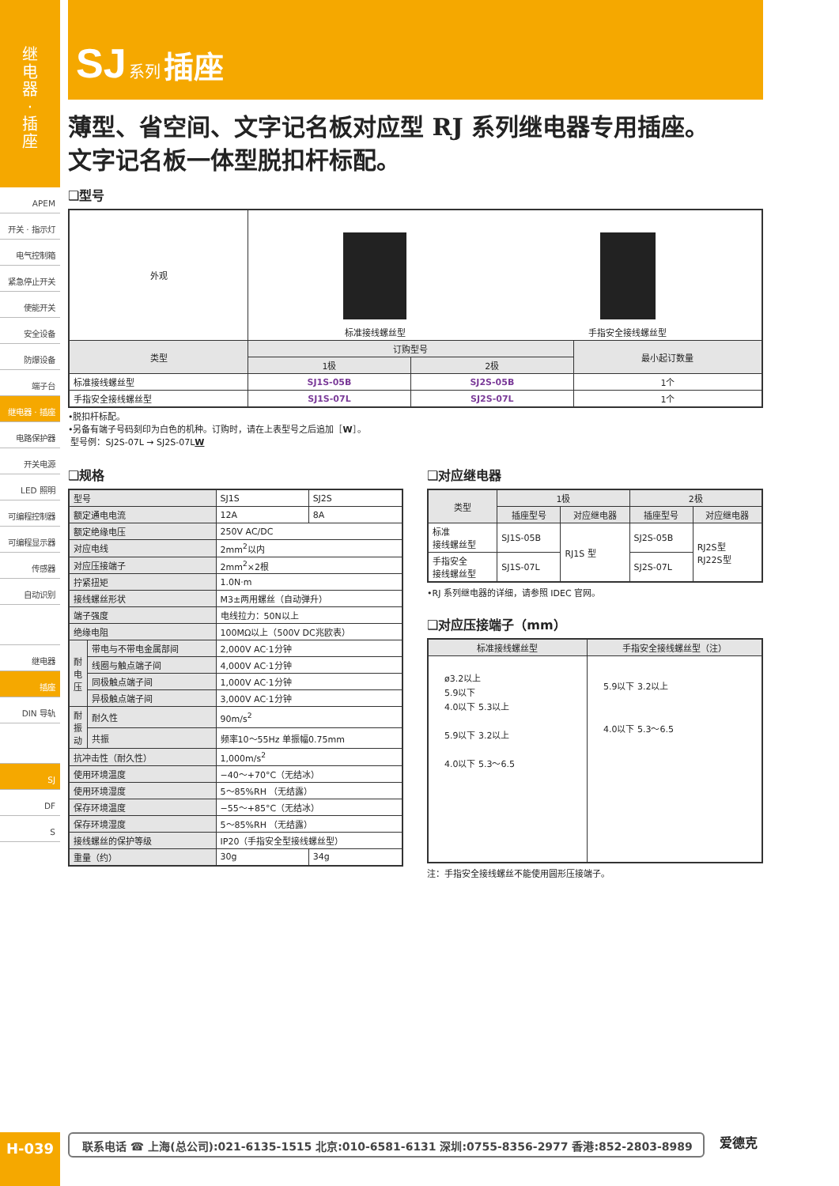继
电
器
·
插
座
APEM
开关 · 指示灯
电气控制箱
紧急停止开关
使能开关
安全设备
防爆设备
端子台
继电器 · 插座
电路保护器
开关电源
LED 照明
可编程控制器
可编程显示器
传感器
自动识别
继电器
插座
DIN 导轨
SJ
DF
S
SJ 系列 插座
薄型、省空间、文字记名板对应型 RJ 系列继电器专用插座。
文字记名板一体型脱扣杆标配。
❑型号
| 外观 | 标准接线螺丝型 手指安全接线螺丝型 | | |
| 类型 | 订购型号 | | 最小起订数量 |
| | 1极 | 2极 | |
| 标准接线螺丝型 | SJ1S-05B | SJ2S-05B | 1个 |
| 手指安全接线螺丝型 | SJ1S-07L | SJ2S-07L | 1个 |
•脱扣杆标配。
•另备有端子号码刻印为白色的机种。订购时，请在上表型号之后追加［W］。
型号例：SJ2S-07L → SJ2S-07LW
❑规格
| 型号 | | SJ1S | SJ2S |
| 额定通电电流 | | 12A | 8A |
| 额定绝缘电压 | | 250V AC/DC | |
| 对应电线 | | 2mm<sup>2</sup>以内 | |
| 对应压接端子 | | 2mm<sup>2</sup>×2根 | |
| 拧紧扭矩 | | 1.0N·m | |
| 接线螺丝形状 | | M3±两用螺丝（自动弹升） | |
| 端子强度 | | 电线拉力：50N以上 | |
| 绝缘电阻 | | 100MΩ以上（500V DC兆欧表） | |
| 耐电压 | 带电与不带电金属部间 | 2,000V AC·1分钟 | |
| | 线圈与触点端子间 | 4,000V AC·1分钟 | |
| | 同极触点端子间 | 1,000V AC·1分钟 | |
| | 异极触点端子间 | 3,000V AC·1分钟 | |
| 耐振动 | 耐久性 | 90m/s<sup>2</sup> | |
| | 共振 | 频率10～55Hz 单振幅0.75mm | |
| 抗冲击性（耐久性） | | 1,000m/s<sup>2</sup> | |
| 使用环境温度 | | −40～+70°C（无结冰） | |
| 使用环境湿度 | | 5～85%RH （无结露） | |
| 保存环境温度 | | −55～+85°C（无结冰） | |
| 保存环境湿度 | | 5～85%RH （无结露） | |
| 接线螺丝的保护等级 | | IP20（手指安全型接线螺丝型） | |
| 重量（约） | | 30g | 34g |
❑对应继电器
| 类型 | 1极 | | 2极 | |
| --- | --- | --- | --- | --- |
| | 插座型号 | 对应继电器 | 插座型号 | 对应继电器 |
| 标准 接线螺丝型 | SJ1S-05B | RJ1S 型 | SJ2S-05B | RJ2S型 RJ22S型 |
| 手指安全 接线螺丝型 | SJ1S-07L | | SJ2S-07L | |
•RJ 系列继电器的详细，请参照 IDEC 官网。
❑对应压接端子（mm）
| 标准接线螺丝型 | 手指安全接线螺丝型（注） |
| --- | --- |
| ø3.2以上 5.9以下 4.0以下 5.3以上 5.9以下 3.2以上 4.0以下 5.3～6.5 | 5.9以下 3.2以上 4.0以下 5.3～6.5 |
注：手指安全接线螺丝不能使用圆形压接端子。
H-039 联系电话 ☎ 上海(总公司):021-6135-1515 北京:010-6581-6131 深圳:0755-8356-2977 香港:852-2803-8989 爱德克